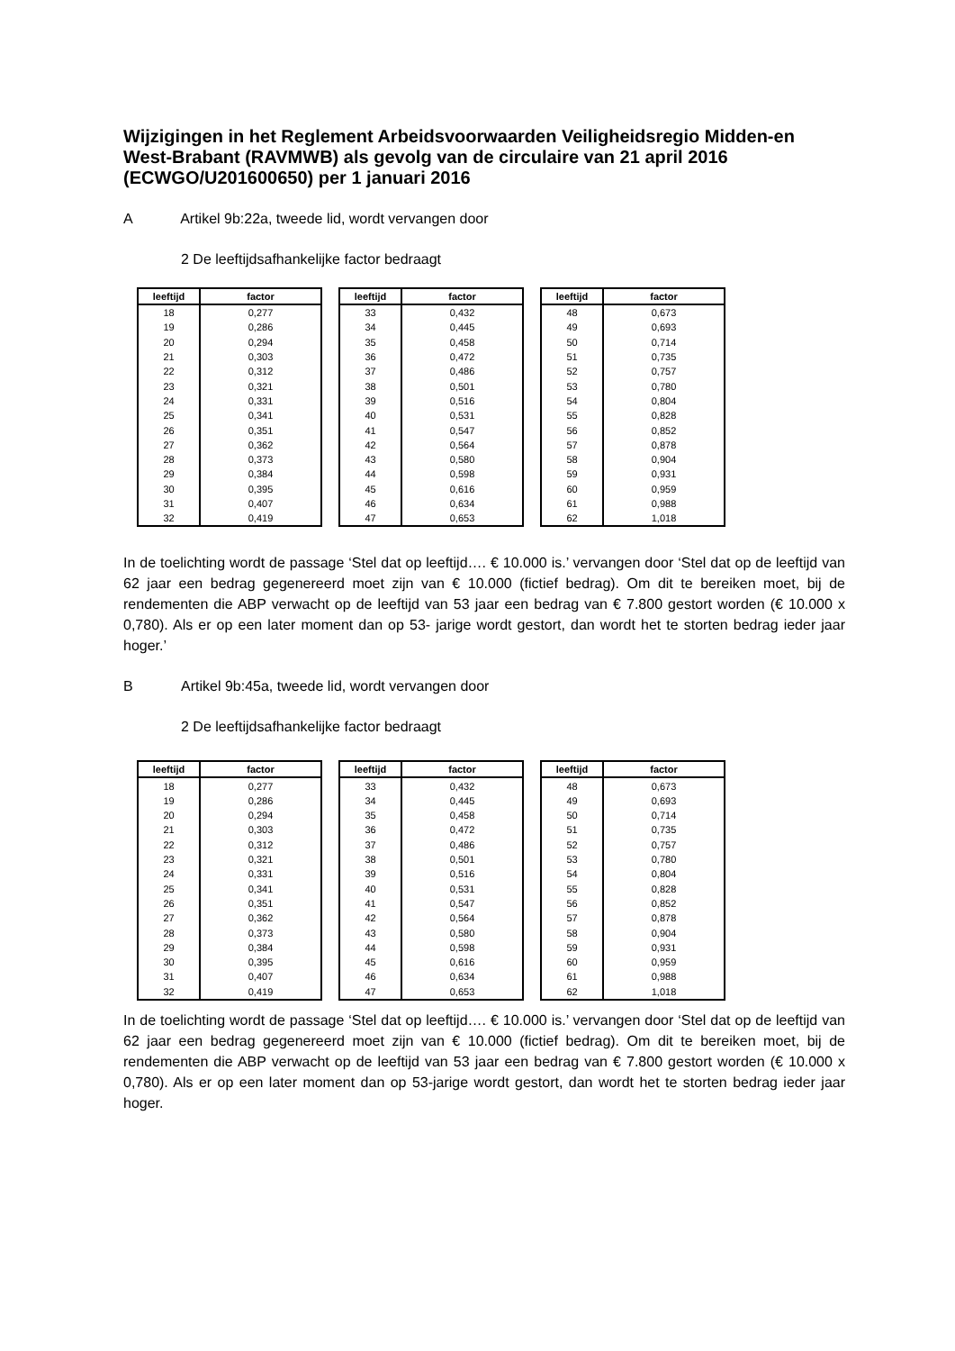Wijzigingen in het Reglement Arbeidsvoorwaarden Veiligheidsregio Midden-en West-Brabant (RAVMWB) als gevolg van de circulaire van 21 april 2016 (ECWGO/U201600650) per 1 januari 2016
A Artikel 9b:22a, tweede lid, wordt vervangen door
2 De leeftijdsafhankelijke factor bedraagt
| leeftijd | factor |
| --- | --- |
| 18 | 0,277 |
| 19 | 0,286 |
| 20 | 0,294 |
| 21 | 0,303 |
| 22 | 0,312 |
| 23 | 0,321 |
| 24 | 0,331 |
| 25 | 0,341 |
| 26 | 0,351 |
| 27 | 0,362 |
| 28 | 0,373 |
| 29 | 0,384 |
| 30 | 0,395 |
| 31 | 0,407 |
| 32 | 0,419 |
| leeftijd | factor |
| --- | --- |
| 33 | 0,432 |
| 34 | 0,445 |
| 35 | 0,458 |
| 36 | 0,472 |
| 37 | 0,486 |
| 38 | 0,501 |
| 39 | 0,516 |
| 40 | 0,531 |
| 41 | 0,547 |
| 42 | 0,564 |
| 43 | 0,580 |
| 44 | 0,598 |
| 45 | 0,616 |
| 46 | 0,634 |
| 47 | 0,653 |
| leeftijd | factor |
| --- | --- |
| 48 | 0,673 |
| 49 | 0,693 |
| 50 | 0,714 |
| 51 | 0,735 |
| 52 | 0,757 |
| 53 | 0,780 |
| 54 | 0,804 |
| 55 | 0,828 |
| 56 | 0,852 |
| 57 | 0,878 |
| 58 | 0,904 |
| 59 | 0,931 |
| 60 | 0,959 |
| 61 | 0,988 |
| 62 | 1,018 |
In de toelichting wordt de passage ‘Stel dat op leeftijd…. € 10.000 is.’ vervangen door ‘Stel dat op de leeftijd van 62 jaar een bedrag gegenereerd moet zijn van € 10.000 (fictief bedrag). Om dit te bereiken moet, bij de rendementen die ABP verwacht op de leeftijd van 53 jaar een bedrag van € 7.800 gestort worden (€ 10.000 x 0,780). Als er op een later moment dan op 53- jarige wordt gestort, dan wordt het te storten bedrag ieder jaar hoger.’
B Artikel 9b:45a, tweede lid, wordt vervangen door
2 De leeftijdsafhankelijke factor bedraagt
| leeftijd | factor |
| --- | --- |
| 18 | 0,277 |
| 19 | 0,286 |
| 20 | 0,294 |
| 21 | 0,303 |
| 22 | 0,312 |
| 23 | 0,321 |
| 24 | 0,331 |
| 25 | 0,341 |
| 26 | 0,351 |
| 27 | 0,362 |
| 28 | 0,373 |
| 29 | 0,384 |
| 30 | 0,395 |
| 31 | 0,407 |
| 32 | 0,419 |
| leeftijd | factor |
| --- | --- |
| 33 | 0,432 |
| 34 | 0,445 |
| 35 | 0,458 |
| 36 | 0,472 |
| 37 | 0,486 |
| 38 | 0,501 |
| 39 | 0,516 |
| 40 | 0,531 |
| 41 | 0,547 |
| 42 | 0,564 |
| 43 | 0,580 |
| 44 | 0,598 |
| 45 | 0,616 |
| 46 | 0,634 |
| 47 | 0,653 |
| leeftijd | factor |
| --- | --- |
| 48 | 0,673 |
| 49 | 0,693 |
| 50 | 0,714 |
| 51 | 0,735 |
| 52 | 0,757 |
| 53 | 0,780 |
| 54 | 0,804 |
| 55 | 0,828 |
| 56 | 0,852 |
| 57 | 0,878 |
| 58 | 0,904 |
| 59 | 0,931 |
| 60 | 0,959 |
| 61 | 0,988 |
| 62 | 1,018 |
In de toelichting wordt de passage ‘Stel dat op leeftijd…. € 10.000 is.’ vervangen door ‘Stel dat op de leeftijd van 62 jaar een bedrag gegenereerd moet zijn van € 10.000 (fictief bedrag). Om dit te bereiken moet, bij de rendementen die ABP verwacht op de leeftijd van 53 jaar een bedrag van € 7.800 gestort worden (€ 10.000 x 0,780). Als er op een later moment dan op 53-jarige wordt gestort, dan wordt het te storten bedrag ieder jaar hoger.